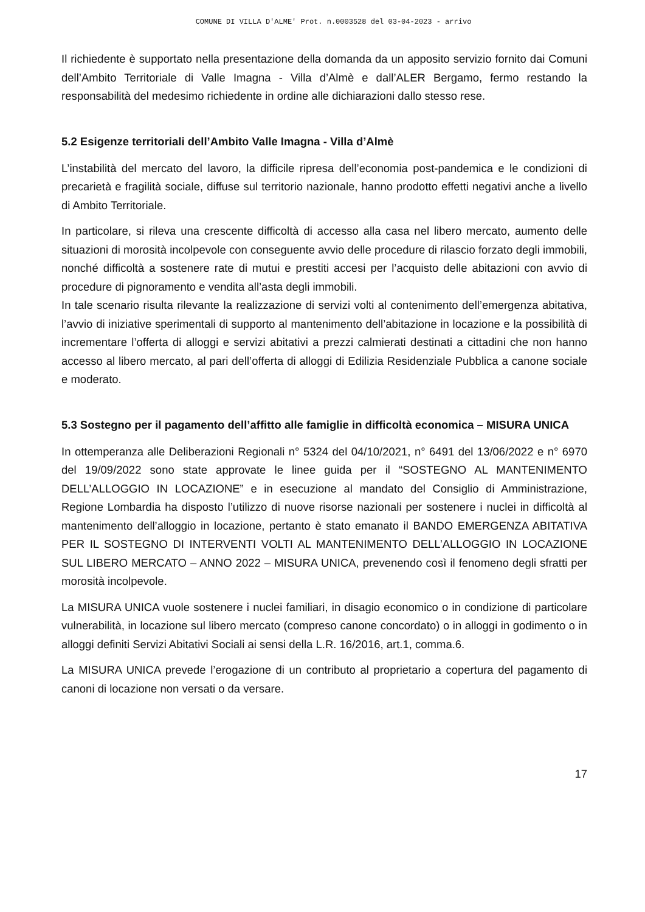COMUNE DI VILLA D'ALME' Prot. n.0003528 del 03-04-2023 - arrivo
Il richiedente è supportato nella presentazione della domanda da un apposito servizio fornito dai Comuni dell’Ambito Territoriale di Valle Imagna - Villa d’Almè e dall’ALER Bergamo, fermo restando la responsabilità del medesimo richiedente in ordine alle dichiarazioni dallo stesso rese.
5.2 Esigenze territoriali dell’Ambito Valle Imagna - Villa d’Almè
L’instabilità del mercato del lavoro, la difficile ripresa dell’economia post-pandemica e le condizioni di precarietà e fragilità sociale, diffuse sul territorio nazionale, hanno prodotto effetti negativi anche a livello di Ambito Territoriale.
In particolare, si rileva una crescente difficoltà di accesso alla casa nel libero mercato, aumento delle situazioni di morosità incolpevole con conseguente avvio delle procedure di rilascio forzato degli immobili, nonché difficoltà a sostenere rate di mutui e prestiti accesi per l’acquisto delle abitazioni con avvio di procedure di pignoramento e vendita all’asta degli immobili.
In tale scenario risulta rilevante la realizzazione di servizi volti al contenimento dell’emergenza abitativa, l’avvio di iniziative sperimentali di supporto al mantenimento dell’abitazione in locazione e la possibilità di incrementare l’offerta di alloggi e servizi abitativi a prezzi calmierati destinati a cittadini che non hanno accesso al libero mercato, al pari dell’offerta di alloggi di Edilizia Residenziale Pubblica a canone sociale e moderato.
5.3 Sostegno per il pagamento dell’affitto alle famiglie in difficoltà economica – MISURA UNICA
In ottemperanza alle Deliberazioni Regionali n° 5324 del 04/10/2021, n° 6491 del 13/06/2022 e n° 6970 del 19/09/2022 sono state approvate le linee guida per il “SOSTEGNO AL MANTENIMENTO DELL’ALLOGGIO IN LOCAZIONE” e in esecuzione al mandato del Consiglio di Amministrazione, Regione Lombardia ha disposto l’utilizzo di nuove risorse nazionali per sostenere i nuclei in difficoltà al mantenimento dell’alloggio in locazione, pertanto è stato emanato il BANDO EMERGENZA ABITATIVA PER IL SOSTEGNO DI INTERVENTI VOLTI AL MANTENIMENTO DELL’ALLOGGIO IN LOCAZIONE SUL LIBERO MERCATO – ANNO 2022 – MISURA UNICA, prevenendo così il fenomeno degli sfratti per morosità incolpevole.
La MISURA UNICA vuole sostenere i nuclei familiari, in disagio economico o in condizione di particolare vulnerabilità, in locazione sul libero mercato (compreso canone concordato) o in alloggi in godimento o in alloggi definiti Servizi Abitativi Sociali ai sensi della L.R. 16/2016, art.1, comma.6.
La MISURA UNICA prevede l’erogazione di un contributo al proprietario a copertura del pagamento di canoni di locazione non versati o da versare.
17